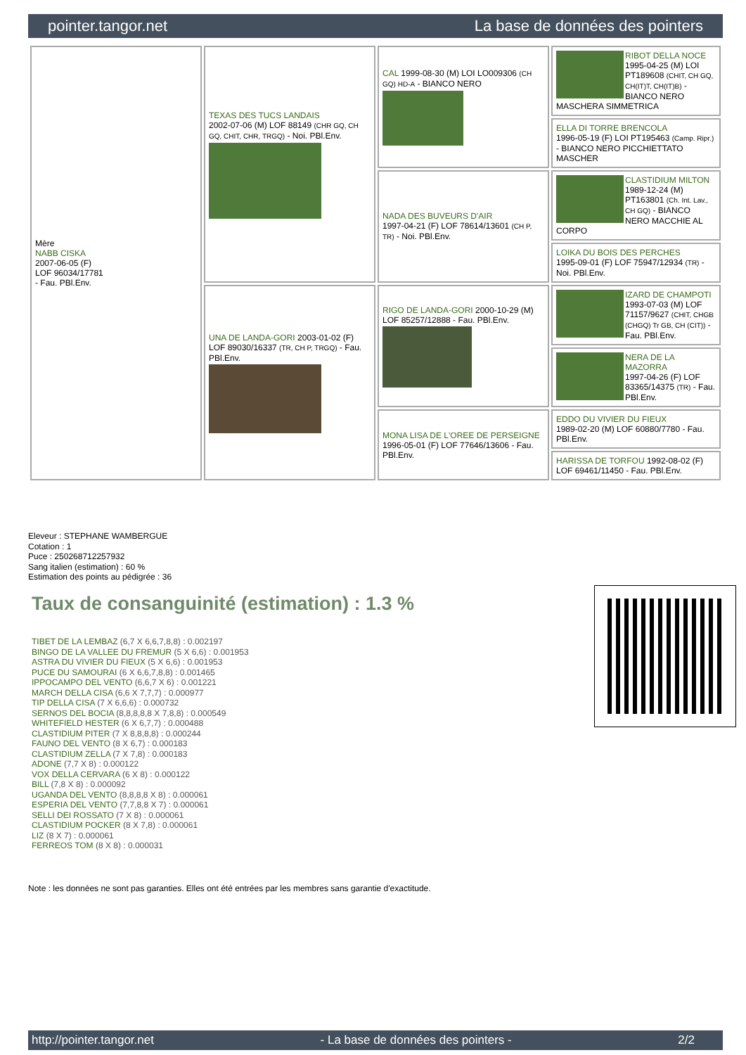pointer.tangor.net La base de données des pointers
| Mère NABB CISKA 2007-06-05 (F) LOF 96034/17781 - Fau. PBl.Env. | TEXAS DES TUCS LANDAIS 2002-07-06 (M) LOF 88149 (CHR GQ, CH GQ, CHIT, CHR, TRGQ) - Noi. PBl.Env. | CAL 1999-08-30 (M) LOI LO009306 (CH GQ) HD-A - BIANCO NERO | RIBOT DELLA NOCE 1995-04-25 (M) LOI PT189608 (CHIT, CH GQ, CH(IT)T, CH(IT)B) - BIANCO NERO MASCHERA SIMMETRICA |
| | | | ELLA DI TORRE BRENCOLA 1996-05-19 (F) LOI PT195463 (Camp. Ripr.) - BIANCO NERO PICCHIETTATO MASCHER |
| | | NADA DES BUVEURS D'AIR 1997-04-21 (F) LOF 78614/13601 (CH P, TR) - Noi. PBl.Env. | CLASTIDIUM MILTON 1989-12-24 (M) PT163801 (Ch. Int. Lav., CH GQ) - BIANCO NERO MACCHIE AL CORPO |
| | | | LOIKA DU BOIS DES PERCHES 1995-09-01 (F) LOF 75947/12934 (TR) - Noi. PBl.Env. |
| | UNA DE LANDA-GORI 2003-01-02 (F) LOF 89030/16337 (TR, CH P, TRGQ) - Fau. PBl.Env. | RIGO DE LANDA-GORI 2000-10-29 (M) LOF 85257/12888 - Fau. PBl.Env. | IZARD DE CHAMPOTI 1993-07-03 (M) LOF 71157/9627 (CHIT, CHGB (CHGQ) Tr GB, CH (CIT)) - Fau. PBl.Env. |
| | | | NERA DE LA MAZORRA 1997-04-26 (F) LOF 83365/14375 (TR) - Fau. PBl.Env. |
| | | MONA LISA DE L'OREE DE PERSEIGNE 1996-05-01 (F) LOF 77646/13606 - Fau. PBl.Env. | EDDO DU VIVIER DU FIEUX 1989-02-20 (M) LOF 60880/7780 - Fau. PBl.Env. |
| | | | HARISSA DE TORFOU 1992-08-02 (F) LOF 69461/11450 - Fau. PBl.Env. |
Eleveur : STEPHANE WAMBERGUE
Cotation : 1
Puce : 250268712257932
Sang italien (estimation) : 60 %
Estimation des points au pédigrée : 36
Taux de consanguinité (estimation) : 1.3 %
TIBET DE LA LEMBAZ (6,7 X 6,6,7,8,8) : 0.002197
BINGO DE LA VALLEE DU FREMUR (5 X 6,6) : 0.001953
ASTRA DU VIVIER DU FIEUX (5 X 6,6) : 0.001953
PUCE DU SAMOURAI (6 X 6,6,7,8,8) : 0.001465
IPPOCAMPO DEL VENTO (6,6,7 X 6) : 0.001221
MARCH DELLA CISA (6,6 X 7,7,7) : 0.000977
TIP DELLA CISA (7 X 6,6,6) : 0.000732
SERNOS DEL BOCIA (8,8,8,8,8 X 7,8,8) : 0.000549
WHITEFIELD HESTER (6 X 6,7,7) : 0.000488
CLASTIDIUM PITER (7 X 8,8,8,8) : 0.000244
FAUNO DEL VENTO (8 X 6,7) : 0.000183
CLASTIDIUM ZELLA (7 X 7,8) : 0.000183
ADONE (7,7 X 8) : 0.000122
VOX DELLA CERVARA (6 X 8) : 0.000122
BILL (7,8 X 8) : 0.000092
UGANDA DEL VENTO (8,8,8,8 X 8) : 0.000061
ESPERIA DEL VENTO (7,7,8,8 X 7) : 0.000061
SELLI DEI ROSSATO (7 X 8) : 0.000061
CLASTIDIUM POCKER (8 X 7,8) : 0.000061
LIZ (8 X 7) : 0.000061
FERREOS TOM (8 X 8) : 0.000031
Note : les données ne sont pas garanties. Elles ont été entrées par les membres sans garantie d'exactitude.
http://pointer.tangor.net - La base de données des pointers - 2/2